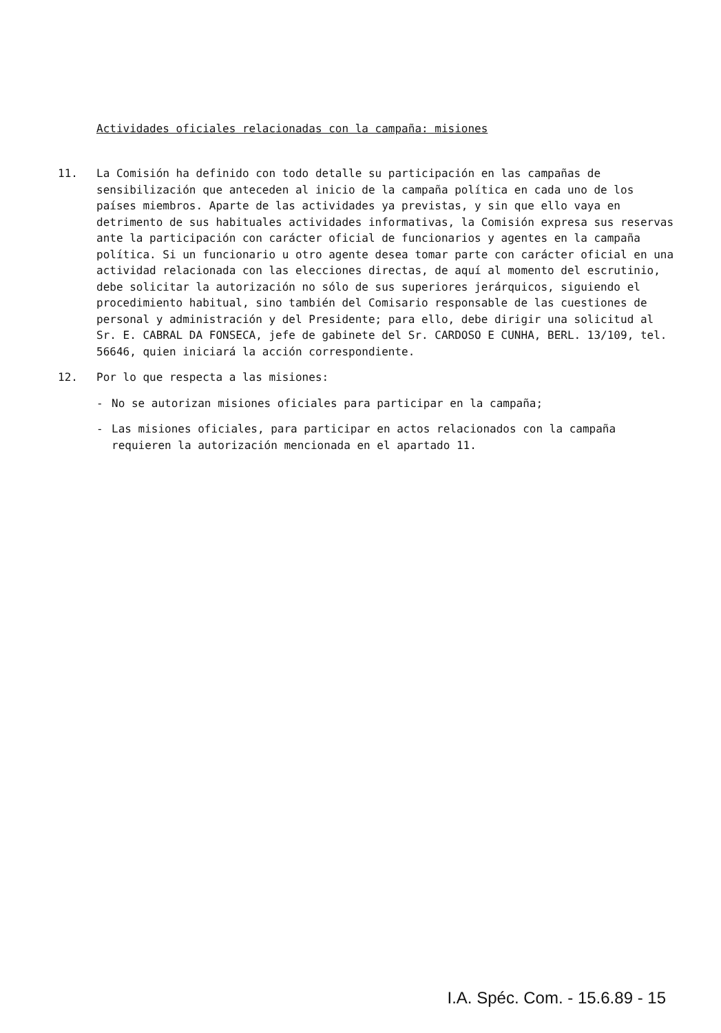Actividades oficiales relacionadas con la campaña: misiones
11. La Comisión ha definido con todo detalle su participación en las campañas de sensibilización que anteceden al inicio de la campaña política en cada uno de los países miembros. Aparte de las actividades ya previstas, y sin que ello vaya en detrimento de sus habituales actividades informativas, la Comisión expresa sus reservas ante la participación con carácter oficial de funcionarios y agentes en la campaña política. Si un funcionario u otro agente desea tomar parte con carácter oficial en una actividad relacionada con las elecciones directas, de aquí al momento del escrutinio, debe solicitar la autorización no sólo de sus superiores jerárquicos, siguiendo el procedimiento habitual, sino también del Comisario responsable de las cuestiones de personal y administración y del Presidente; para ello, debe dirigir una solicitud al Sr. E. CABRAL DA FONSECA, jefe de gabinete del Sr. CARDOSO E CUNHA, BERL. 13/109, tel. 56646, quien iniciará la acción correspondiente.
12. Por lo que respecta a las misiones:
- No se autorizan misiones oficiales para participar en la campaña;
- Las misiones oficiales, para participar en actos relacionados con la campaña requieren la autorización mencionada en el apartado 11.
I.A. Spéc. Com. - 15.6.89 - 15